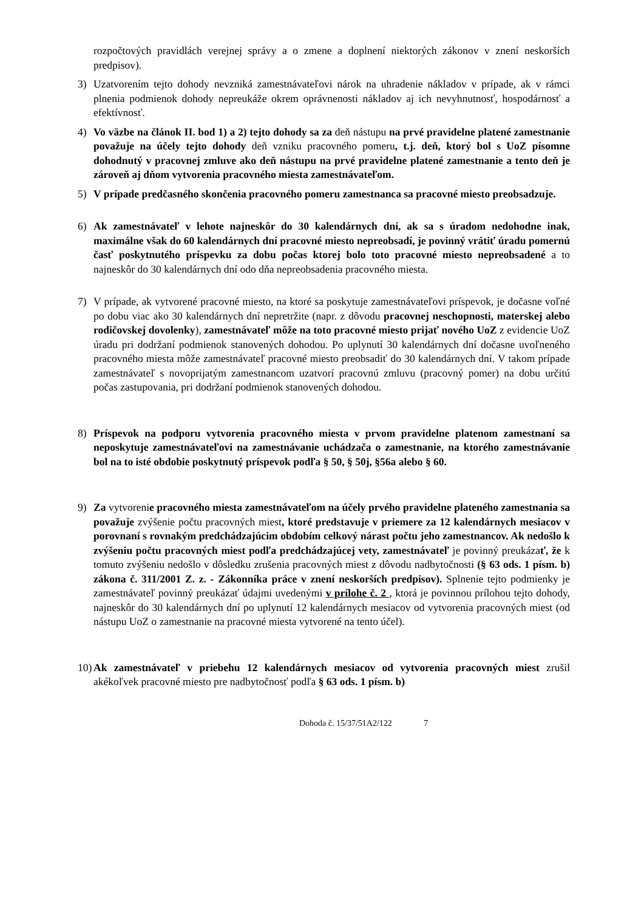rozpočtových pravidlách verejnej správy a o zmene a doplnení niektorých zákonov v znení neskorších predpisov).
3) Uzatvorením tejto dohody nevzniká zamestnávateľovi nárok na uhradenie nákladov v prípade, ak v rámci plnenia podmienok dohody nepreukáže okrem oprávnenosti nákladov aj ich nevyhnutnosť, hospodárnosť a efektívnosť.
4) Vo väzbe na článok II. bod 1) a 2) tejto dohody sa za deň nástupu na prvé pravidelne platené zamestnanie považuje na účely tejto dohody deň vzniku pracovného pomeru, t.j. deň, ktorý bol s UoZ písomne dohodnutý v pracovnej zmluve ako deň nástupu na prvé pravidelne platené zamestnanie a tento deň je zároveň aj dňom vytvorenia pracovného miesta zamestnávateľom.
5) V prípade predčasného skončenia pracovného pomeru zamestnanca sa pracovné miesto preobsadzuje.
6) Ak zamestnávateľ v lehote najneskôr do 30 kalendárnych dní, ak sa s úradom nedohodne inak, maximálne však do 60 kalendárnych dní pracovné miesto nepreobsadí, je povinný vrátiť úradu pomernú časť poskytnutého príspevku za dobu počas ktorej bolo toto pracovné miesto nepreobsadené a to najneskôr do 30 kalendárnych dní odo dňa nepreobsadenia pracovného miesta.
7) V prípade, ak vytvorené pracovné miesto, na ktoré sa poskytuje zamestnávateľovi príspevok, je dočasne voľné po dobu viac ako 30 kalendárnych dní nepretržite (napr. z dôvodu pracovnej neschopnosti, materskej alebo rodičovskej dovolenky), zamestnávateľ môže na toto pracovné miesto prijať nového UoZ z evidencie UoZ úradu pri dodržaní podmienok stanovených dohodou. Po uplynutí 30 kalendárnych dní dočasne uvoľneného pracovného miesta môže zamestnávateľ pracovné miesto preobsadiť do 30 kalendárnych dní. V takom prípade zamestnávateľ s novoprijatým zamestnancom uzatvorí pracovnú zmluvu (pracovný pomer) na dobu určitú počas zastupovania, pri dodržaní podmienok stanovených dohodou.
8) Príspevok na podporu vytvorenia pracovného miesta v prvom pravidelne platenom zamestnaní sa neposkytuje zamestnávateľovi na zamestnávanie uchádzača o zamestnanie, na ktorého zamestnávanie bol na to isté obdobie poskytnutý príspevok podľa § 50, § 50j, §56a alebo § 60.
9) Za vytvorenie pracovného miesta zamestnávateľom na účely prvého pravidelne plateného zamestnania sa považuje zvýšenie počtu pracovných miest, ktoré predstavuje v priemere za 12 kalendárnych mesiacov v porovnaní s rovnakým predchádzajúcim obdobím celkový nárast počtu jeho zamestnancov. Ak nedošlo k zvýšeniu počtu pracovných miest podľa predchádzajúcej vety, zamestnávateľ je povinný preukázať, že k tomuto zvýšeniu nedošlo v dôsledku zrušenia pracovných miest z dôvodu nadbytočnosti (§ 63 ods. 1 písm. b) zákona č. 311/2001 Z. z. - Zákonníka práce v znení neskorších predpisov). Splnenie tejto podmienky je zamestnávateľ povinný preukázať údajmi uvedenými v prílohe č. 2 , ktorá je povinnou prílohou tejto dohody, najneskôr do 30 kalendárnych dní po uplynutí 12 kalendárnych mesiacov od vytvorenia pracovných miest (od nástupu UoZ o zamestnanie na pracovné miesta vytvorené na tento účel).
10)
Ak zamestnávateľ v priebehu 12 kalendárnych mesiacov od vytvorenia pracovných miest zrušil akékoľvek pracovné miesto pre nadbytočnosť podľa § 63 ods. 1 písm. b)
Dohoda č. 15/37/51A2/122 7